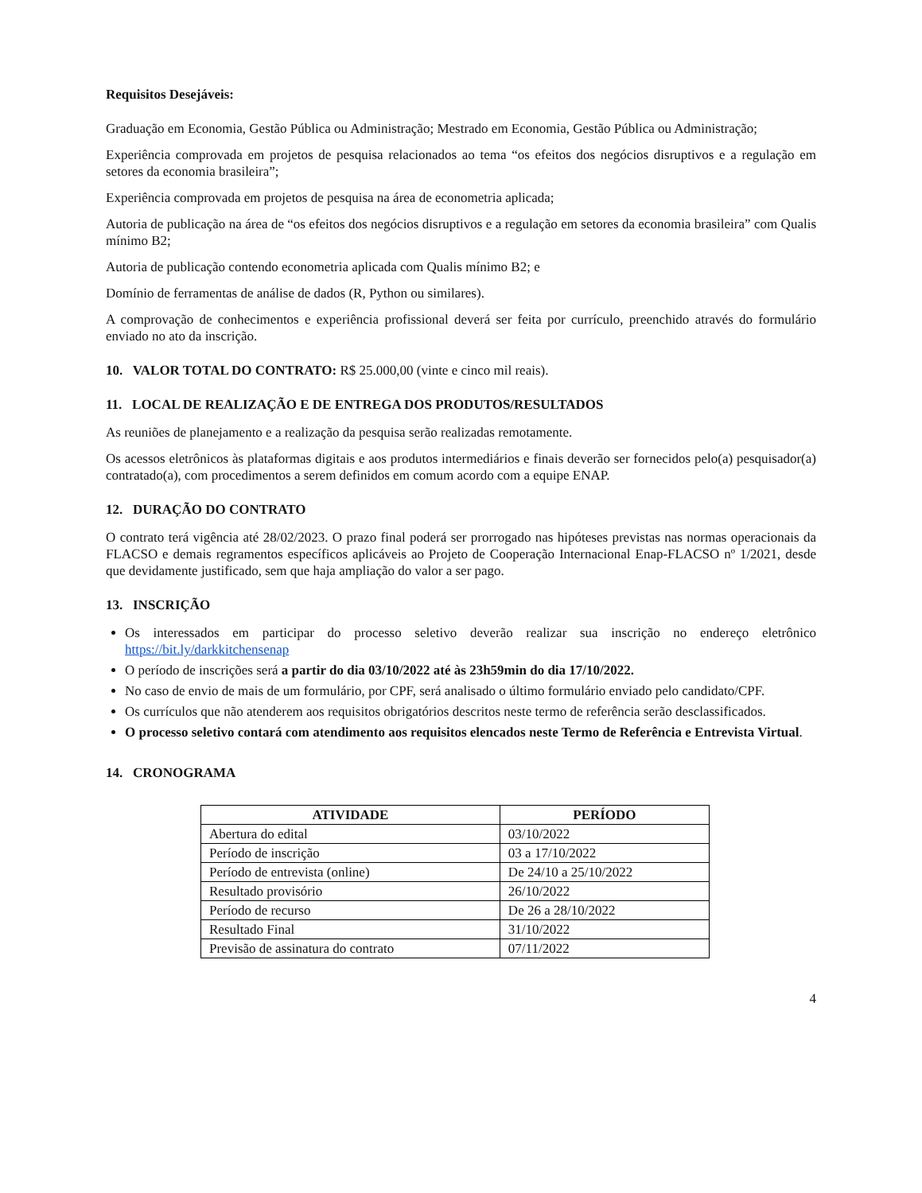Requisitos Desejáveis:
Graduação em Economia, Gestão Pública ou Administração; Mestrado em Economia, Gestão Pública ou Administração;
Experiência comprovada em projetos de pesquisa relacionados ao tema “os efeitos dos negócios disruptivos e a regulação em setores da economia brasileira”;
Experiência comprovada em projetos de pesquisa na área de econometria aplicada;
Autoria de publicação na área de “os efeitos dos negócios disruptivos e a regulação em setores da economia brasileira” com Qualis mínimo B2;
Autoria de publicação contendo econometria aplicada com Qualis mínimo B2; e
Domínio de ferramentas de análise de dados (R, Python ou similares).
A comprovação de conhecimentos e experiência profissional deverá ser feita por currículo, preenchido através do formulário enviado no ato da inscrição.
10. VALOR TOTAL DO CONTRATO: R$ 25.000,00 (vinte e cinco mil reais).
11. LOCAL DE REALIZAÇÃO E DE ENTREGA DOS PRODUTOS/RESULTADOS
As reuniões de planejamento e a realização da pesquisa serão realizadas remotamente.
Os acessos eletrônicos às plataformas digitais e aos produtos intermediários e finais deverão ser fornecidos pelo(a) pesquisador(a) contratado(a), com procedimentos a serem definidos em comum acordo com a equipe ENAP.
12. DURAÇÃO DO CONTRATO
O contrato terá vigência até 28/02/2023. O prazo final poderá ser prorrogado nas hipóteses previstas nas normas operacionais da FLACSO e demais regramentos específicos aplicáveis ao Projeto de Cooperação Internacional Enap-FLACSO nº 1/2021, desde que devidamente justificado, sem que haja ampliação do valor a ser pago.
13. INSCRIÇÃO
Os interessados em participar do processo seletivo deverão realizar sua inscrição no endereço eletrônico https://bit.ly/darkkitchensenap
O período de inscrições será a partir do dia 03/10/2022 até às 23h59min do dia 17/10/2022.
No caso de envio de mais de um formulário, por CPF, será analisado o último formulário enviado pelo candidato/CPF.
Os currículos que não atenderem aos requisitos obrigatórios descritos neste termo de referência serão desclassificados.
O processo seletivo contará com atendimento aos requisitos elencados neste Termo de Referência e Entrevista Virtual.
14. CRONOGRAMA
| ATIVIDADE | PERÍODO |
| --- | --- |
| Abertura do edital | 03/10/2022 |
| Período de inscrição | 03 a 17/10/2022 |
| Período de entrevista (online) | De 24/10 a 25/10/2022 |
| Resultado provisório | 26/10/2022 |
| Período de recurso | De 26 a 28/10/2022 |
| Resultado Final | 31/10/2022 |
| Previsão de assinatura do contrato | 07/11/2022 |
4